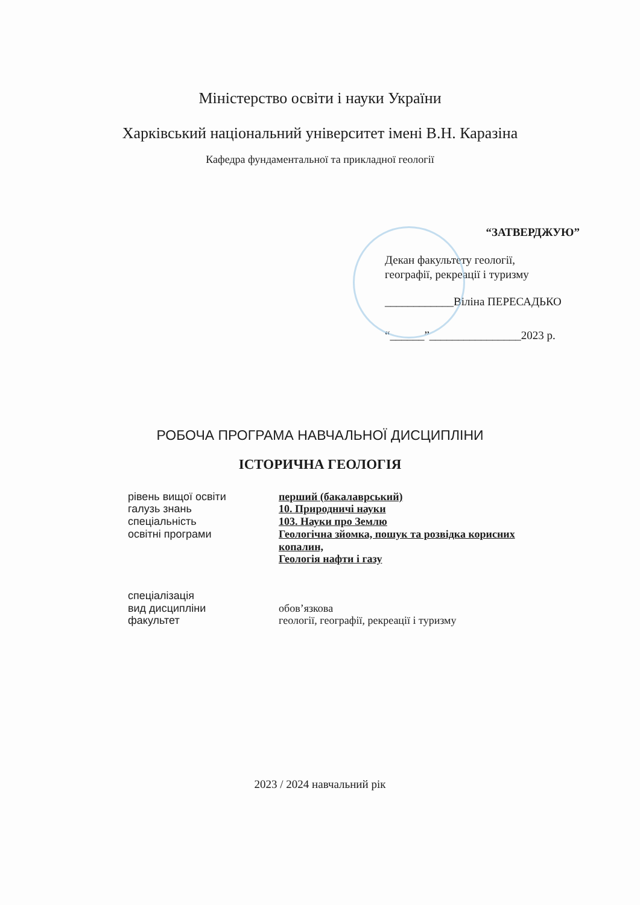Міністерство освіти і науки України
Харківський національний університет імені В.Н. Каразіна
Кафедра фундаментальної та прикладної геології
“ЗАТВЕРДЖУЮ”
Декан факультету геології,
географії, рекреації і туризму
____________Віліна ПЕРЕСАДЬКО
“______”________________2023 р.
РОБОЧА ПРОГРАМА НАВЧАЛЬНОЇ ДИСЦИПЛІНИ
ІСТОРИЧНА ГЕОЛОГІЯ
рівень вищої освіти
перший (бакалаврський)
галузь знань
10. Природничі науки
спеціальність
103. Науки про Землю
освітні програми
Геологічна зйомка, пошук та розвідка корисних копалин,
Геологія нафти і газу
спеціалізація
вид дисципліни
обов’язкова
факультет
геології, географії, рекреації і туризму
2023 / 2024 навчальний рік